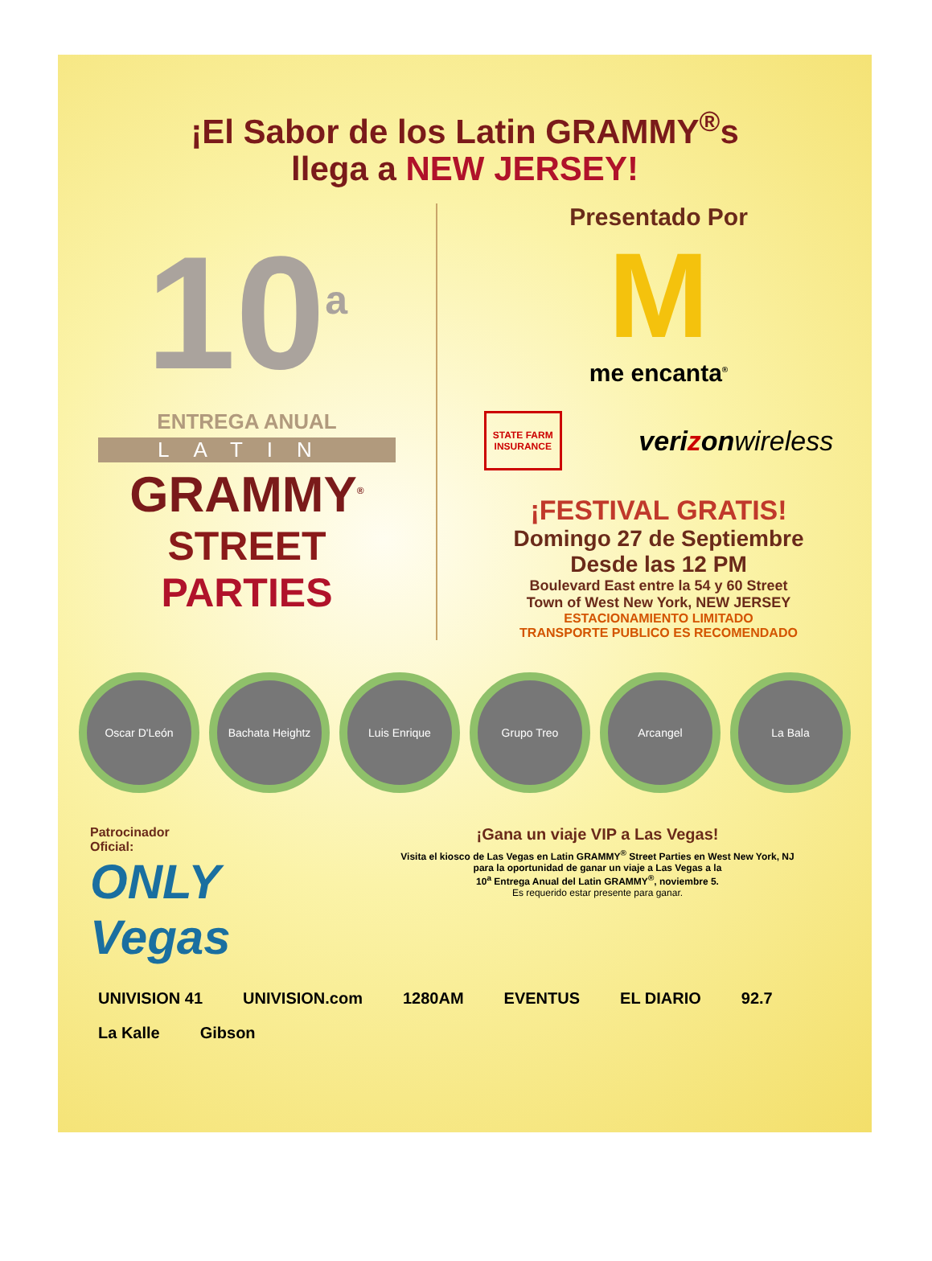¡El Sabor de los Latin GRAMMY<sup>®</sup>s
llega a NEW JERSEY!
10<sup>a</sup>
ENTREGA ANUAL
LATIN
GRAMMY<sup>®</sup>
STREET
PARTIES
Presentado Por
M
me encanta<sup>®</sup>
STATE FARM
INSURANCE
verizonwireless
¡FESTIVAL GRATIS!
Domingo 27 de Septiembre
Desde las 12 PM
Boulevard East entre la 54 y 60 Street
Town of West New York, NEW JERSEY
ESTACIONAMIENTO LIMITADO
TRANSPORTE PUBLICO ES RECOMENDADO
Oscar D'León Bachata Heightz Luis Enrique Grupo Treo Arcangel La Bala
Patrocinador
Oficial:
ONLY Vegas
¡Gana un viaje VIP a Las Vegas!
Visita el kiosco de Las Vegas en Latin GRAMMY<sup>®</sup> Street Parties en West New York, NJ
para la oportunidad de ganar un viaje a Las Vegas a la
10<sup>a</sup> Entrega Anual del Latin GRAMMY<sup>®</sup>, noviembre 5.
Es requerido estar presente para ganar.
UNIVISION 41 UNIVISION.com 1280AM EVENTUS EL DIARIO 92.7 La Kalle Gibson